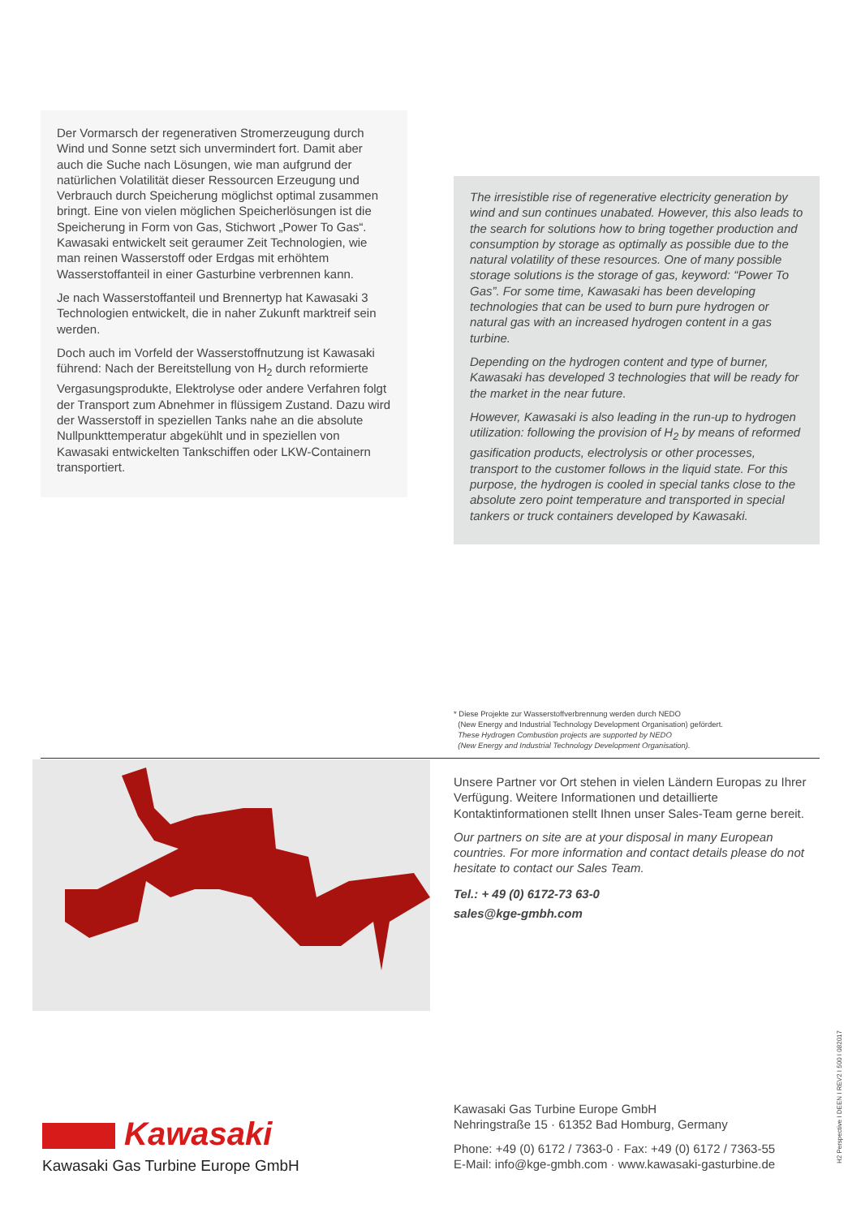Der Vormarsch der regenerativen Stromerzeugung durch Wind und Sonne setzt sich unvermindert fort. Damit aber auch die Suche nach Lösungen, wie man aufgrund der natürlichen Volatilität dieser Ressourcen Erzeugung und Verbrauch durch Speicherung möglichst optimal zusammen bringt. Eine von vielen möglichen Speicherlösungen ist die Speicherung in Form von Gas, Stichwort „Power To Gas“. Kawasaki entwickelt seit geraumer Zeit Technologien, wie man reinen Wasserstoff oder Erdgas mit erhöhtem Wasserstoffanteil in einer Gasturbine verbrennen kann.
Je nach Wasserstoffanteil und Brennertyp hat Kawasaki 3 Technologien entwickelt, die in naher Zukunft marktreif sein werden.
Doch auch im Vorfeld der Wasserstoffnutzung ist Kawasaki führend: Nach der Bereitstellung von H<sub>2</sub> durch reformierte Vergasungsprodukte, Elektrolyse oder andere Verfahren folgt der Transport zum Abnehmer in flüssigem Zustand. Dazu wird der Wasserstoff in speziellen Tanks nahe an die absolute Nullpunkttemperatur abgekühlt und in speziellen von Kawasaki entwickelten Tankschiffen oder LKW-Containern transportiert.
The irresistible rise of regenerative electricity generation by wind and sun continues unabated. However, this also leads to the search for solutions how to bring together production and consumption by storage as optimally as possible due to the natural volatility of these resources. One of many possible storage solutions is the storage of gas, keyword: “Power To Gas”. For some time, Kawasaki has been developing technologies that can be used to burn pure hydrogen or natural gas with an increased hydrogen content in a gas turbine.
Depending on the hydrogen content and type of burner, Kawasaki has developed 3 technologies that will be ready for the market in the near future.
However, Kawasaki is also leading in the run-up to hydrogen utilization: following the provision of H<sub>2</sub> by means of reformed gasification products, electrolysis or other processes, transport to the customer follows in the liquid state. For this purpose, the hydrogen is cooled in special tanks close to the absolute zero point temperature and transported in special tankers or truck containers developed by Kawasaki.
* Diese Projekte zur Wasserstoffverbrennung werden durch NEDO
(New Energy and Industrial Technology Development Organisation) gefördert.
These Hydrogen Combustion projects are supported by NEDO
(New Energy and Industrial Technology Development Organisation).
Unsere Partner vor Ort stehen in vielen Ländern Europas zu Ihrer Verfügung. Weitere Informationen und detaillierte Kontaktinformationen stellt Ihnen unser Sales-Team gerne bereit.
Our partners on site are at your disposal in many European countries. For more information and contact details please do not hesitate to contact our Sales Team.
Tel.: + 49 (0) 6172-73 63-0
sales@kge-gmbh.com
Kawasaki
Kawasaki Gas Turbine Europe GmbH
Kawasaki Gas Turbine Europe GmbH
Nehringstraße 15 · 61352 Bad Homburg, Germany
Phone: +49 (0) 6172 / 7363-0 · Fax: +49 (0) 6172 / 7363-55
E-Mail: info@kge-gmbh.com · www.kawasaki-gasturbine.de
H2 Perspective I DEEN I REV2 I 500 I 082017